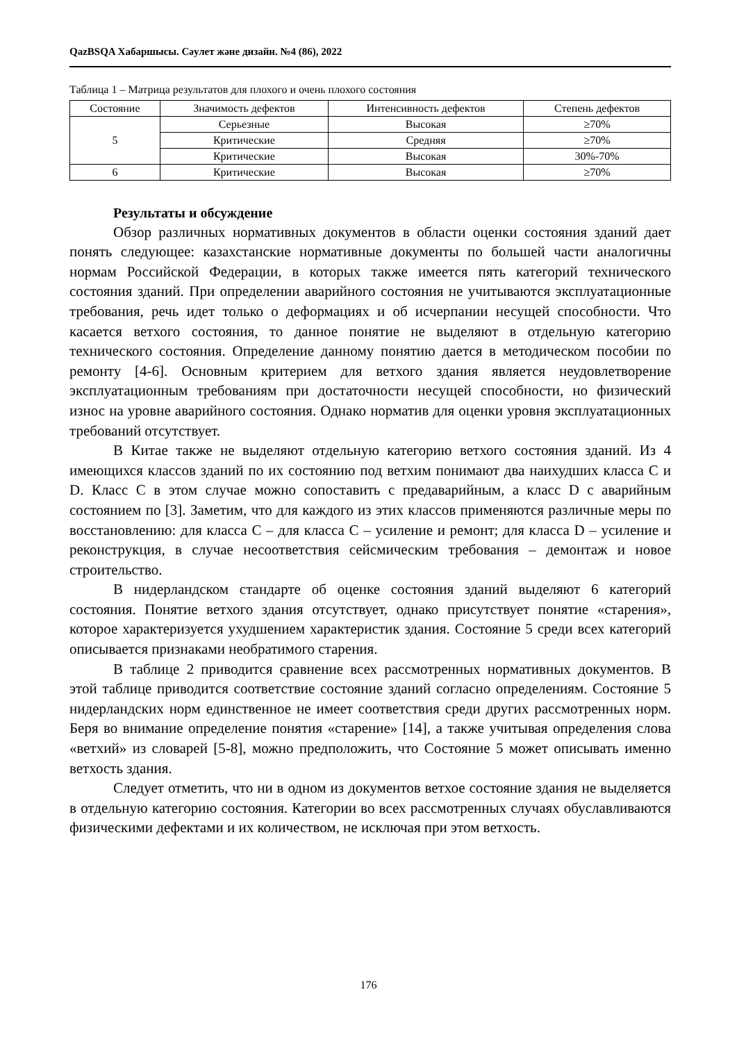QazBSQA Хабаршысы. Сәулет және дизайн. №4 (86), 2022
Таблица 1 – Матрица результатов для плохого и очень плохого состояния
| Состояние | Значимость дефектов | Интенсивность дефектов | Степень дефектов |
| --- | --- | --- | --- |
| 5 | Серьезные | Высокая | ≥70% |
| | Критические | Средняя | ≥70% |
| | Критические | Высокая | 30%-70% |
| 6 | Критические | Высокая | ≥70% |
Результаты и обсуждение
Обзор различных нормативных документов в области оценки состояния зданий дает понять следующее: казахстанские нормативные документы по большей части аналогичны нормам Российской Федерации, в которых также имеется пять категорий технического состояния зданий. При определении аварийного состояния не учитываются эксплуатационные требования, речь идет только о деформациях и об исчерпании несущей способности. Что касается ветхого состояния, то данное понятие не выделяют в отдельную категорию технического состояния. Определение данному понятию дается в методическом пособии по ремонту [4-6]. Основным критерием для ветхого здания является неудовлетворение эксплуатационным требованиям при достаточности несущей способности, но физический износ на уровне аварийного состояния. Однако норматив для оценки уровня эксплуатационных требований отсутствует.
В Китае также не выделяют отдельную категорию ветхого состояния зданий. Из 4 имеющихся классов зданий по их состоянию под ветхим понимают два наихудших класса C и D. Класс C в этом случае можно сопоставить с предаварийным, а класс D с аварийным состоянием по [3]. Заметим, что для каждого из этих классов применяются различные меры по восстановлению: для класса С – для класса С – усиление и ремонт; для класса D – усиление и реконструкция, в случае несоответствия сейсмическим требования – демонтаж и новое строительство.
В нидерландском стандарте об оценке состояния зданий выделяют 6 категорий состояния. Понятие ветхого здания отсутствует, однако присутствует понятие «старения», которое характеризуется ухудшением характеристик здания. Состояние 5 среди всех категорий описывается признаками необратимого старения.
В таблице 2 приводится сравнение всех рассмотренных нормативных документов. В этой таблице приводится соответствие состояние зданий согласно определениям. Состояние 5 нидерландских норм единственное не имеет соответствия среди других рассмотренных норм. Беря во внимание определение понятия «старение» [14], а также учитывая определения слова «ветхий» из словарей [5-8], можно предположить, что Состояние 5 может описывать именно ветхость здания.
Следует отметить, что ни в одном из документов ветхое состояние здания не выделяется в отдельную категорию состояния. Категории во всех рассмотренных случаях обуславливаются физическими дефектами и их количеством, не исключая при этом ветхость.
176